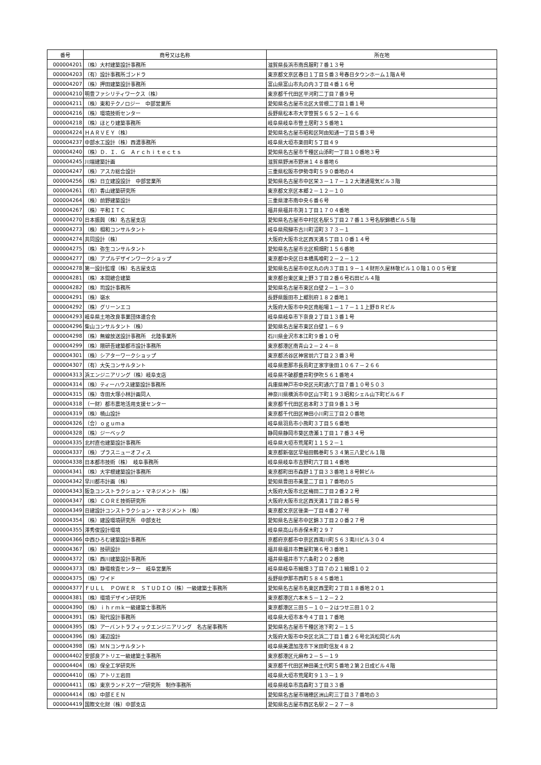| 番号 | 商号又は名称 | 所在地 |
| --- | --- | --- |
| 000004201 | （株）大村建築設計事務所 | 滋賀県長浜市南呉服町７番１３号 |
| 000004203 | （有）設計事務所ゴンドラ | 東京都文京区春日１丁目５番３号春日タウンホーム１階Ａ号 |
| 000004207 | （株）押田建築設計事務所 | 富山県富山市丸の内３丁目４番１６号 |
| 000004210 | 明豊ファシリティワークス（株） | 東京都千代田区平河町二丁目７番９号 |
| 000004211 | （株）東和テクノロジー 中部営業所 | 愛知県名古屋市北区大曽根二丁目１番１号 |
| 000004216 | （株）環境技術センター | 長野県松本市大字笹賀５６５２－１６６ |
| 000004218 | （株）ほとり建築事務所 | 岐阜県岐阜市笹土居町３５番地１ |
| 000004224 | ＨＡＲＶＥＹ（株） | 愛知県名古屋市昭和区阿由知通一丁目５番３号 |
| 000004237 | 中部水工設計（株）西濃事務所 | 岐阜県大垣市楽田町５丁目４９ |
| 000004240 | （株）Ｄ．Ｉ．Ｇ Ａｒｃｈｉｔｅｃｔｓ | 愛知県名古屋市千種区山添町一丁目１０番地３号 |
| 000004245 | 川端建築計画 | 滋賀県野洲市野洲１４８番地６ |
| 000004247 | （株）アスカ総合設計 | 三重県松阪市伊勢寺町５９０番地の４ |
| 000004256 | （株）日立建設設計 中部営業所 | 愛知県名古屋市中区栄３－１７－１２大津通電気ビル３階 |
| 000004261 | （有）香山建築研究所 | 東京都文京区本郷２－１２－１０ |
| 000004264 | （株）前野建築設計 | 三重県津市南中央６番６号 |
| 000004267 | （株）平和ＩＴＣ | 福井県福井市渕１丁目１７０４番地 |
| 000004270 | 日本振興（株）名古屋支店 | 愛知県名古屋市中村区名駅５丁目２７番１３号名駅錦橋ビル５階 |
| 000004273 | （株）相和コンサルタント | 岐阜県飛騨市古川町沼町３７３－１ |
| 000004274 | 共同設計（株） | 大阪府大阪市北区西天満５丁目１０番１４号 |
| 000004275 | （株）弥生コンサルタント | 愛知県名古屋市北区桐畑町１５６番地 |
| 000004277 | （株）アプルデザインワークショップ | 東京都中央区日本橋馬喰町２－２－１２ |
| 000004278 | 第一設計監理（株）名古屋支店 | 愛知県名古屋市中区丸の内３丁目１９－１４財形久屋林敬ビル１０階１００５号室 |
| 000004281 | （株）本間總合建築 | 東京都台東区東上野３丁目２番６号石田ビル４階 |
| 000004282 | （株）司設計事務所 | 愛知県名古屋市東区白壁２－１－３０ |
| 000004291 | （株）嶺水 | 長野県飯田市上郷別府１８２番地１ |
| 000004292 | （株）グリーンエコ | 大阪府大阪市中央区南船場１－１７－１１上野ＢＲビル |
| 000004293 | 岐阜県土地改良事業団体連合会 | 岐阜県岐阜市下奈良２丁目１３番１号 |
| 000004296 | 柴山コンサルタント（株） | 愛知県名古屋市東区白壁１－６９ |
| 000004298 | （株）無線放送設計事務所 北陸事業所 | 石川県金沢市本江町９番１０号 |
| 000004299 | （株）隈研吾建築都市設計事務所 | 東京都港区南青山２－２４－８ |
| 000004301 | （株）シアターワークショップ | 東京都渋谷区神宮前六丁目２３番３号 |
| 000004307 | （有）大矢コンサルタント | 岐阜県恵那市長島町正家字後田１０６７－２６６ |
| 000004313 | 浜エンジニアリング（株）岐阜支店 | 岐阜県不破郡垂井町伊吹５６１番地４ |
| 000004314 | （株）ティーハウス建築設計事務所 | 兵庫県神戸市中央区元町通六丁目７番１０号５０３ |
| 000004315 | （株）寺田大塚小林計画同人 | 神奈川県横浜市中区山下町１９３昭和シェル山下町ビル６Ｆ |
| 000004318 | （一財）都市農地活用支援センター | 東京都千代田区岩本町３丁目９番１３号 |
| 000004319 | （株）楠山設計 | 東京都千代田区神田小川町三丁目２０番地 |
| 000004326 | （合）ｏｇｕｍａ | 岐阜県羽島市小熊町３丁目５６番地 |
| 000004328 | （株）ジーベック | 静岡県静岡市葵区唐瀬１丁目１７番３４号 |
| 000004335 | 北村直也建築設計事務所 | 岐阜県大垣市荒尾町１１５２－１ |
| 000004337 | （株）プラスニューオフィス | 東京都新宿区早稲田鶴巻町５３４第三八愛ビル１階 |
| 000004338 | 日本都市技術（株） 岐阜事務所 | 岐阜県岐阜市吉野町六丁目１４番地 |
| 000004341 | （株）大宇根建築設計事務所 | 東京都町田市森野１丁目３３番地１８号幹ビル |
| 000004342 | 早川都市計画（株） | 愛知県豊田市美里二丁目１７番地の５ |
| 000004343 | 阪急コンストラクション・マネジメント（株） | 大阪府大阪市北区梅田二丁目２番２２号 |
| 000004347 | （株）ＣＯＲＥ技術研究所 | 大阪府大阪市北区西天満１丁目２番５号 |
| 000004349 | 日建設計コンストラクション・マネジメント（株） | 東京都文京区後楽一丁目４番２７号 |
| 000004354 | （株）建設環境研究所 中部支社 | 愛知県名古屋市中区錦３丁目２０番２７号 |
| 000004355 | 澤秀俊設計環境 | 岐阜県高山市赤保木町２９７ |
| 000004366 | 中西ひろむ建築設計事務所 | 京都府京都市中京区西夷川町５６３夷川ビル３０４ |
| 000004367 | （株）技研設計 | 福井県福井市舞屋町第６号３番地１ |
| 000004372 | （株）西川建築設計事務所 | 福井県福井市下六条町２０２番地 |
| 000004373 | （株）静環検査センター 岐阜営業所 | 岐阜県岐阜市細畑３丁目７の２１細畑１０２ |
| 000004375 | （株）ワイド | 長野県伊那市西町５８４５番地１ |
| 000004377 | ＦＵＬＬ ＰＯＷＥＲ ＳＴＵＤＩＯ（株）一級建築士事務所 | 愛知県名古屋市名東区西里町２丁目１８番地２０１ |
| 000004381 | （株）環境デザイン研究所 | 東京都港区六本木５－１２－２２ |
| 000004390 | （株）ｉｈｒｍｋ一級建築士事務所 | 東京都港区三田５－１０－２はつせ三田１０２ |
| 000004391 | （株）現代設計事務所 | 岐阜県大垣市本今４丁目１７番地 |
| 000004395 | （株）アーバントラフィックエンジニアリング 名古屋事務所 | 愛知県名古屋市千種区池下町２－１５ |
| 000004396 | （株）浦辺設計 | 大阪府大阪市中央区北浜二丁目１番２６号北浜松岡ビル内 |
| 000004398 | （株）ＭＮコンサルタント | 岐阜県美濃加茂市下米田町信友４８２ |
| 000004402 | 安部良アトリエ一級建築士事務所 | 東京都港区元麻布２－５－１９ |
| 000004404 | （株）保全工学研究所 | 東京都千代田区神田美土代町５番地２第２日成ビル４階 |
| 000004410 | （株）アトリエ岩田 | 岐阜県大垣市荒尾町９１３－１９ |
| 000004411 | （株）東京ランドスケープ研究所 制作事務所 | 岐阜県岐阜市高森町３丁目３３番 |
| 000004414 | （株）中部ＥＥＮ | 愛知県名古屋市瑞穂区洲山町三丁目３７番地の３ |
| 000004419 | 国際文化財（株）中部支店 | 愛知県名古屋市西区名駅２－２７－８ |